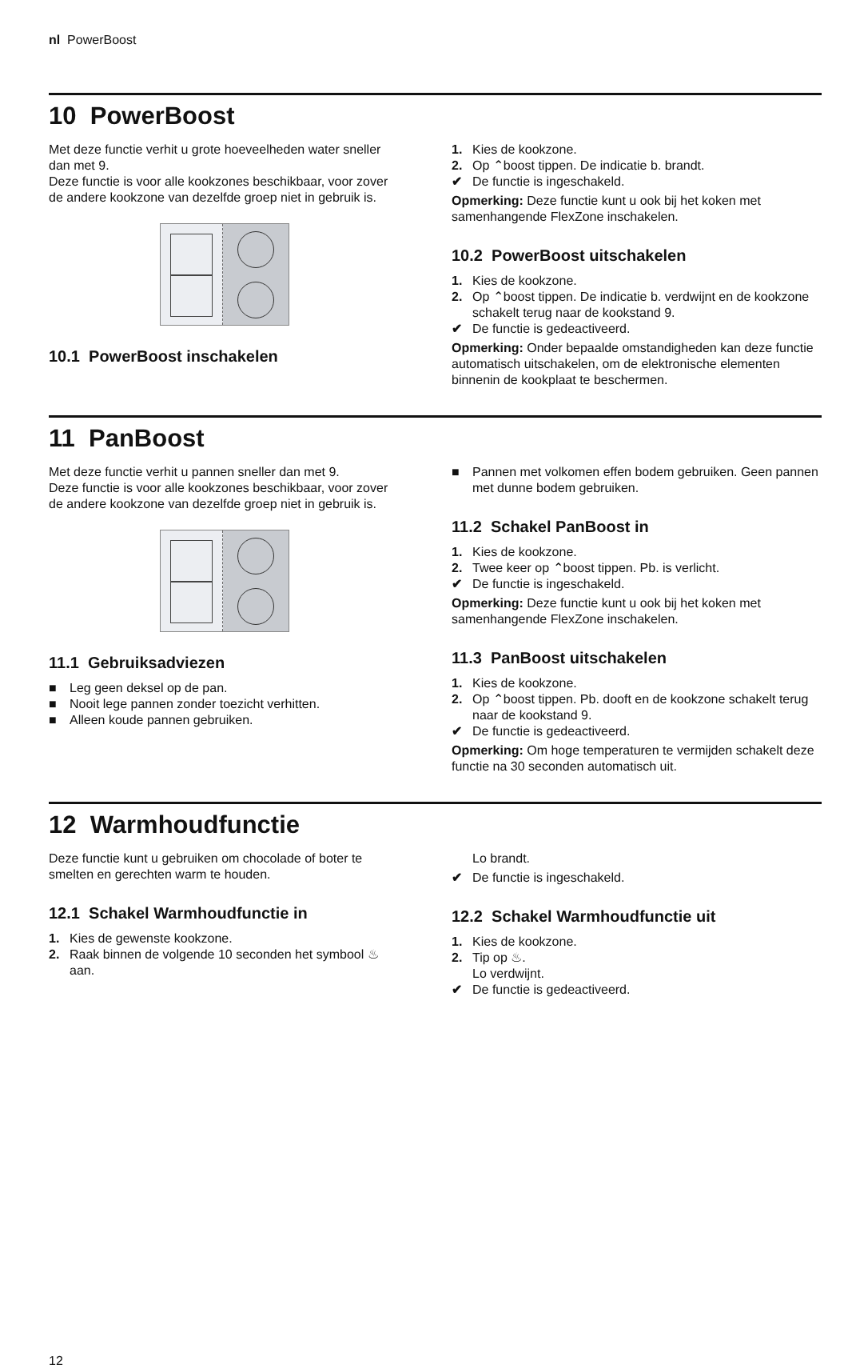nl PowerBoost
10 PowerBoost
Met deze functie verhit u grote hoeveelheden water sneller dan met 9.
Deze functie is voor alle kookzones beschikbaar, voor zover de andere kookzone van dezelfde groep niet in gebruik is.
10.1 PowerBoost inschakelen
1. Kies de kookzone.
2. Op ⌃boost tippen. De indicatie b. brandt.
✔ De functie is ingeschakeld.
Opmerking: Deze functie kunt u ook bij het koken met samenhangende FlexZone inschakelen.
10.2 PowerBoost uitschakelen
1. Kies de kookzone.
2. Op ⌃boost tippen. De indicatie b. verdwijnt en de kookzone schakelt terug naar de kookstand 9.
✔ De functie is gedeactiveerd.
Opmerking: Onder bepaalde omstandigheden kan deze functie automatisch uitschakelen, om de elektronische elementen binnenin de kookplaat te beschermen.
11 PanBoost
Met deze functie verhit u pannen sneller dan met 9.
Deze functie is voor alle kookzones beschikbaar, voor zover de andere kookzone van dezelfde groep niet in gebruik is.
11.1 Gebruiksadviezen
■ Leg geen deksel op de pan.
■ Nooit lege pannen zonder toezicht verhitten.
■ Alleen koude pannen gebruiken.
■ Pannen met volkomen effen bodem gebruiken. Geen pannen met dunne bodem gebruiken.
11.2 Schakel PanBoost in
1. Kies de kookzone.
2. Twee keer op ⌃boost tippen. Pb. is verlicht.
✔ De functie is ingeschakeld.
Opmerking: Deze functie kunt u ook bij het koken met samenhangende FlexZone inschakelen.
11.3 PanBoost uitschakelen
1. Kies de kookzone.
2. Op ⌃boost tippen. Pb. dooft en de kookzone schakelt terug naar de kookstand 9.
✔ De functie is gedeactiveerd.
Opmerking: Om hoge temperaturen te vermijden schakelt deze functie na 30 seconden automatisch uit.
12 Warmhoudfunctie
Deze functie kunt u gebruiken om chocolade of boter te smelten en gerechten warm te houden.
12.1 Schakel Warmhoudfunctie in
1. Kies de gewenste kookzone.
2. Raak binnen de volgende 10 seconden het symbool ♨ aan.
Lo brandt.
✔ De functie is ingeschakeld.
12.2 Schakel Warmhoudfunctie uit
1. Kies de kookzone.
2. Tip op ♨.
Lo verdwijnt.
✔ De functie is gedeactiveerd.
12